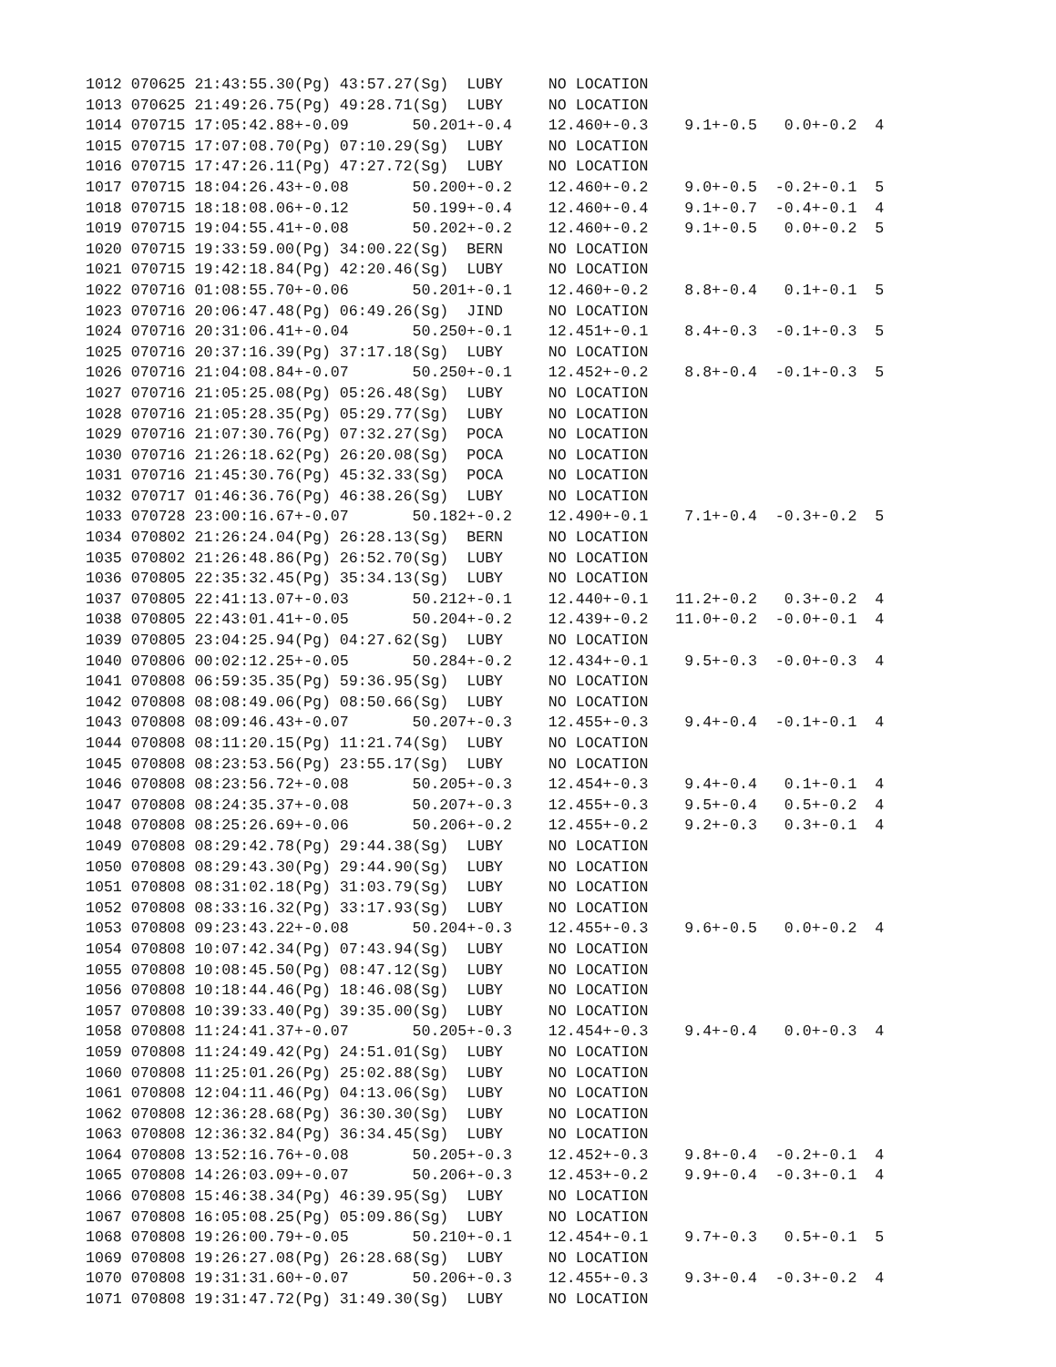1012 070625 21:43:55.30(Pg) 43:57.27(Sg)  LUBY     NO LOCATION
1013 070625 21:49:26.75(Pg) 49:28.71(Sg)  LUBY     NO LOCATION
1014 070715 17:05:42.88+-0.09       50.201+-0.4    12.460+-0.3    9.1+-0.5   0.0+-0.2  4
1015 070715 17:07:08.70(Pg) 07:10.29(Sg)  LUBY     NO LOCATION
1016 070715 17:47:26.11(Pg) 47:27.72(Sg)  LUBY     NO LOCATION
1017 070715 18:04:26.43+-0.08       50.200+-0.2    12.460+-0.2    9.0+-0.5  -0.2+-0.1  5
1018 070715 18:18:08.06+-0.12       50.199+-0.4    12.460+-0.4    9.1+-0.7  -0.4+-0.1  4
1019 070715 19:04:55.41+-0.08       50.202+-0.2    12.460+-0.2    9.1+-0.5   0.0+-0.2  5
1020 070715 19:33:59.00(Pg) 34:00.22(Sg)  BERN     NO LOCATION
1021 070715 19:42:18.84(Pg) 42:20.46(Sg)  LUBY     NO LOCATION
1022 070716 01:08:55.70+-0.06       50.201+-0.1    12.460+-0.2    8.8+-0.4   0.1+-0.1  5
1023 070716 20:06:47.48(Pg) 06:49.26(Sg)  JIND     NO LOCATION
1024 070716 20:31:06.41+-0.04       50.250+-0.1    12.451+-0.1    8.4+-0.3  -0.1+-0.3  5
1025 070716 20:37:16.39(Pg) 37:17.18(Sg)  LUBY     NO LOCATION
1026 070716 21:04:08.84+-0.07       50.250+-0.1    12.452+-0.2    8.8+-0.4  -0.1+-0.3  5
1027 070716 21:05:25.08(Pg) 05:26.48(Sg)  LUBY     NO LOCATION
1028 070716 21:05:28.35(Pg) 05:29.77(Sg)  LUBY     NO LOCATION
1029 070716 21:07:30.76(Pg) 07:32.27(Sg)  POCA     NO LOCATION
1030 070716 21:26:18.62(Pg) 26:20.08(Sg)  POCA     NO LOCATION
1031 070716 21:45:30.76(Pg) 45:32.33(Sg)  POCA     NO LOCATION
1032 070717 01:46:36.76(Pg) 46:38.26(Sg)  LUBY     NO LOCATION
1033 070728 23:00:16.67+-0.07       50.182+-0.2    12.490+-0.1    7.1+-0.4  -0.3+-0.2  5
1034 070802 21:26:24.04(Pg) 26:28.13(Sg)  BERN     NO LOCATION
1035 070802 21:26:48.86(Pg) 26:52.70(Sg)  LUBY     NO LOCATION
1036 070805 22:35:32.45(Pg) 35:34.13(Sg)  LUBY     NO LOCATION
1037 070805 22:41:13.07+-0.03       50.212+-0.1    12.440+-0.1   11.2+-0.2   0.3+-0.2  4
1038 070805 22:43:01.41+-0.05       50.204+-0.2    12.439+-0.2   11.0+-0.2  -0.0+-0.1  4
1039 070805 23:04:25.94(Pg) 04:27.62(Sg)  LUBY     NO LOCATION
1040 070806 00:02:12.25+-0.05       50.284+-0.2    12.434+-0.1    9.5+-0.3  -0.0+-0.3  4
1041 070808 06:59:35.35(Pg) 59:36.95(Sg)  LUBY     NO LOCATION
1042 070808 08:08:49.06(Pg) 08:50.66(Sg)  LUBY     NO LOCATION
1043 070808 08:09:46.43+-0.07       50.207+-0.3    12.455+-0.3    9.4+-0.4  -0.1+-0.1  4
1044 070808 08:11:20.15(Pg) 11:21.74(Sg)  LUBY     NO LOCATION
1045 070808 08:23:53.56(Pg) 23:55.17(Sg)  LUBY     NO LOCATION
1046 070808 08:23:56.72+-0.08       50.205+-0.3    12.454+-0.3    9.4+-0.4   0.1+-0.1  4
1047 070808 08:24:35.37+-0.08       50.207+-0.3    12.455+-0.3    9.5+-0.4   0.5+-0.2  4
1048 070808 08:25:26.69+-0.06       50.206+-0.2    12.455+-0.2    9.2+-0.3   0.3+-0.1  4
1049 070808 08:29:42.78(Pg) 29:44.38(Sg)  LUBY     NO LOCATION
1050 070808 08:29:43.30(Pg) 29:44.90(Sg)  LUBY     NO LOCATION
1051 070808 08:31:02.18(Pg) 31:03.79(Sg)  LUBY     NO LOCATION
1052 070808 08:33:16.32(Pg) 33:17.93(Sg)  LUBY     NO LOCATION
1053 070808 09:23:43.22+-0.08       50.204+-0.3    12.455+-0.3    9.6+-0.5   0.0+-0.2  4
1054 070808 10:07:42.34(Pg) 07:43.94(Sg)  LUBY     NO LOCATION
1055 070808 10:08:45.50(Pg) 08:47.12(Sg)  LUBY     NO LOCATION
1056 070808 10:18:44.46(Pg) 18:46.08(Sg)  LUBY     NO LOCATION
1057 070808 10:39:33.40(Pg) 39:35.00(Sg)  LUBY     NO LOCATION
1058 070808 11:24:41.37+-0.07       50.205+-0.3    12.454+-0.3    9.4+-0.4   0.0+-0.3  4
1059 070808 11:24:49.42(Pg) 24:51.01(Sg)  LUBY     NO LOCATION
1060 070808 11:25:01.26(Pg) 25:02.88(Sg)  LUBY     NO LOCATION
1061 070808 12:04:11.46(Pg) 04:13.06(Sg)  LUBY     NO LOCATION
1062 070808 12:36:28.68(Pg) 36:30.30(Sg)  LUBY     NO LOCATION
1063 070808 12:36:32.84(Pg) 36:34.45(Sg)  LUBY     NO LOCATION
1064 070808 13:52:16.76+-0.08       50.205+-0.3    12.452+-0.3    9.8+-0.4  -0.2+-0.1  4
1065 070808 14:26:03.09+-0.07       50.206+-0.3    12.453+-0.2    9.9+-0.4  -0.3+-0.1  4
1066 070808 15:46:38.34(Pg) 46:39.95(Sg)  LUBY     NO LOCATION
1067 070808 16:05:08.25(Pg) 05:09.86(Sg)  LUBY     NO LOCATION
1068 070808 19:26:00.79+-0.05       50.210+-0.1    12.454+-0.1    9.7+-0.3   0.5+-0.1  5
1069 070808 19:26:27.08(Pg) 26:28.68(Sg)  LUBY     NO LOCATION
1070 070808 19:31:31.60+-0.07       50.206+-0.3    12.455+-0.3    9.3+-0.4  -0.3+-0.2  4
1071 070808 19:31:47.72(Pg) 31:49.30(Sg)  LUBY     NO LOCATION